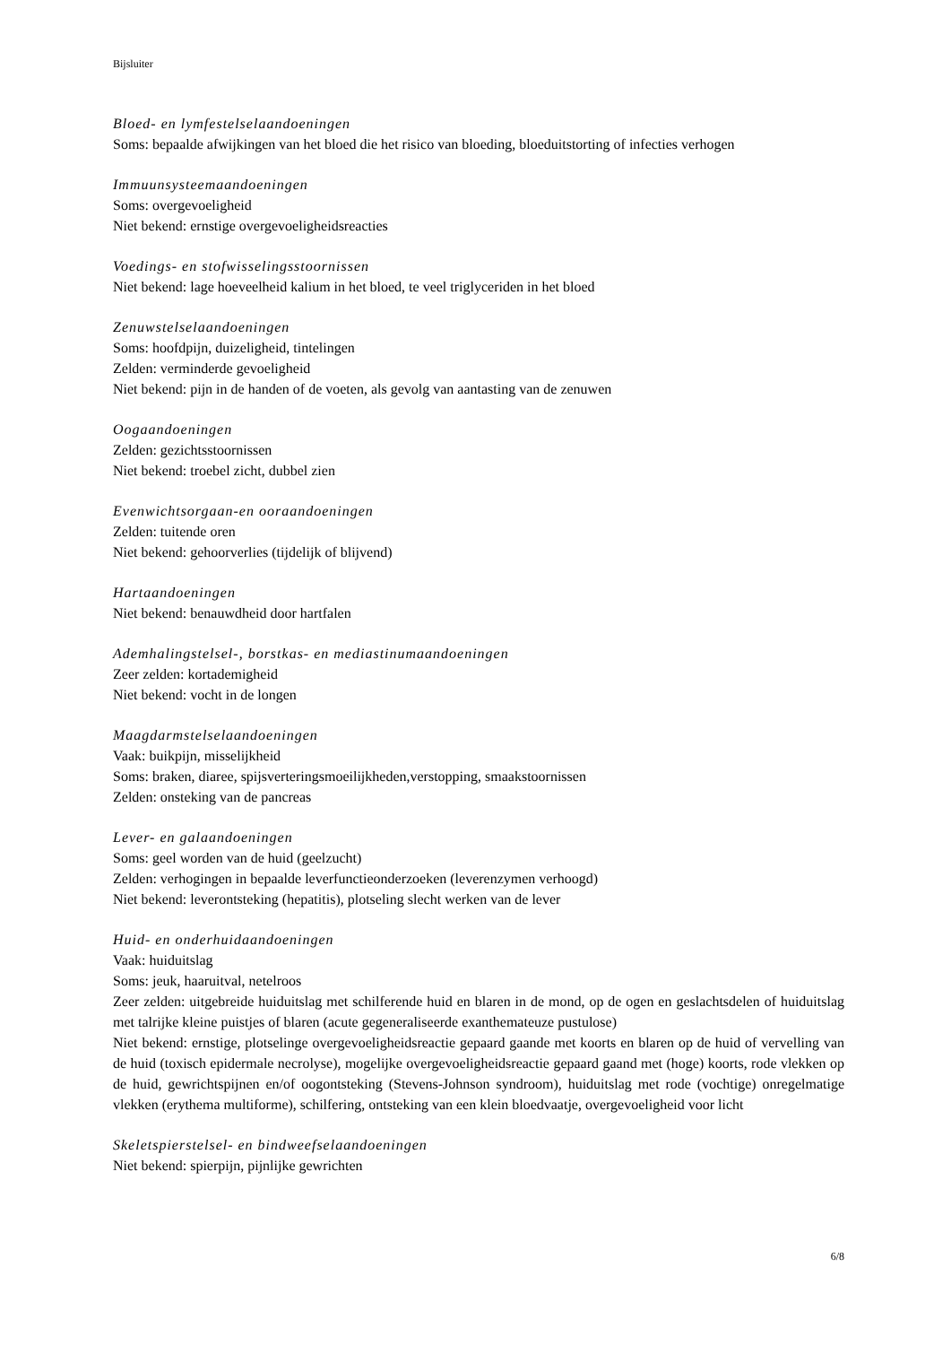Bijsluiter
Bloed- en lymfestelselaandoeningen
Soms: bepaalde afwijkingen van het bloed die het risico van bloeding, bloeduitstorting of infecties verhogen
Immuunsysteemaandoeningen
Soms: overgevoeligheid
Niet bekend: ernstige overgevoeligheidsreacties
Voedings- en stofwisselingsstoornissen
Niet bekend: lage hoeveelheid kalium in het bloed, te veel triglyceriden in het bloed
Zenuwstelselaandoeningen
Soms: hoofdpijn, duizeligheid, tintelingen
Zelden: verminderde gevoeligheid
Niet bekend: pijn in de handen of de voeten, als gevolg van aantasting van de zenuwen
Oogaandoeningen
Zelden: gezichtsstoornissen
Niet bekend: troebel zicht, dubbel zien
Evenwichtsorgaan-en ooraandoeningen
Zelden: tuitende oren
Niet bekend: gehoorverlies (tijdelijk of blijvend)
Hartaandoeningen
Niet bekend: benauwdheid door hartfalen
Ademhalingstelsel-, borstkas- en mediastinumaandoeningen
Zeer zelden: kortademigheid
Niet bekend: vocht in de longen
Maagdarmstelselaandoeningen
Vaak: buikpijn, misselijkheid
Soms: braken, diaree, spijsverteringsmoeilijkheden,verstopping, smaakstoornissen
Zelden: onsteking van de pancreas
Lever- en galaandoeningen
Soms: geel worden van de huid (geelzucht)
Zelden: verhogingen in bepaalde leverfunctieonderzoeken (leverenzymen verhoogd)
Niet bekend: leverontsteking (hepatitis), plotseling slecht werken van de lever
Huid- en onderhuidaandoeningen
Vaak: huiduitslag
Soms: jeuk, haaruitval, netelroos
Zeer zelden: uitgebreide huiduitslag met schilferende huid en blaren in de mond, op de ogen en geslachtsdelen of huiduitslag met talrijke kleine puistjes of blaren (acute gegeneraliseerde exanthemateuze pustulose)
Niet bekend: ernstige, plotselinge overgevoeligheidsreactie gepaard gaande met koorts en blaren op de huid of vervelling van de huid (toxisch epidermale necrolyse), mogelijke overgevoeligheidsreactie gepaard gaand met (hoge) koorts, rode vlekken op de huid, gewrichtspijnen en/of oogontsteking (Stevens-Johnson syndroom), huiduitslag met rode (vochtige) onregelmatige vlekken (erythema multiforme), schilfering, ontsteking van een klein bloedvaatje, overgevoeligheid voor licht
Skeletspierstelsel- en bindweefselaandoeningen
Niet bekend: spierpijn, pijnlijke gewrichten
6/8